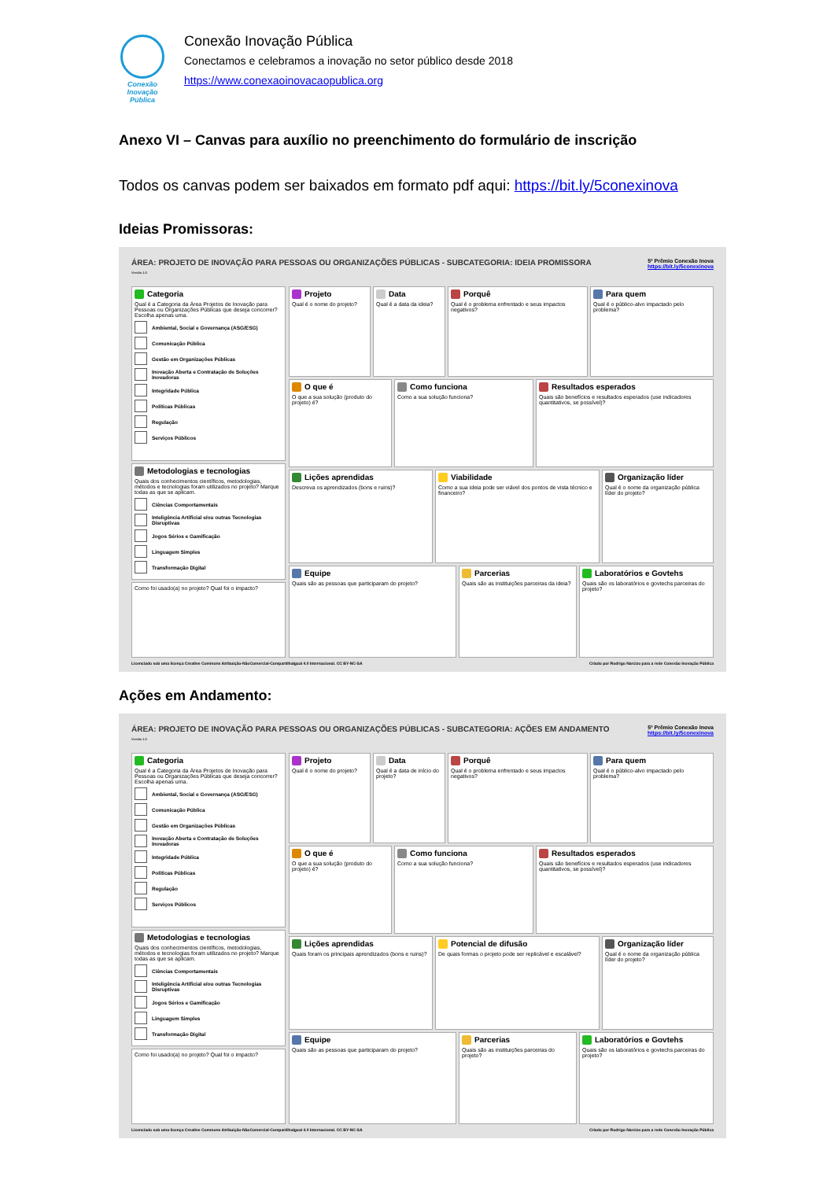Conexão
Inovação Pública
Conexão Inovação Pública
Conectamos e celebramos a inovação no setor público desde 2018
https://www.conexaoinovacaopublica.org
Anexo VI – Canvas para auxílio no preenchimento do formulário de inscrição
Todos os canvas podem ser baixados em formato pdf aqui: https://bit.ly/5conexinova
Ideias Promissoras:
ÁREA: PROJETO DE INOVAÇÃO PARA PESSOAS OU ORGANIZAÇÕES PÚBLICAS - SUBCATEGORIA: IDEIA PROMISSORA
Versão 1.0
5º Prêmio Conexão Inova
https://bit.ly/5conexinova
Categoria
Qual é a Categoria da Área Projetos de Inovação para Pessoas ou Organizações Públicas que deseja concorrer? Escolha apenas uma.
Ambiental, Social e Governança (ASG/ESG)
Comunicação Pública
Gestão em Organizações Públicas
Inovação Aberta e Contratação de Soluções Inovadoras
Integridade Pública
Políticas Públicas
Regulação
Serviços Públicos
Metodologias e tecnologias
Quais dos conhecimentos científicos, metodologias, métodos e tecnologias foram utilizados no projeto? Marque todas as que se aplicam.
Ciências Comportamentais
Inteligência Artificial e/ou outras Tecnologias Disruptivas
Jogos Sérios e Gamificação
Linguagem Simples
Transformação Digital
Como foi usado(a) no projeto? Qual foi o impacto?
Projeto
Qual é o nome do projeto?
Data
Qual é a data da ideia?
Porquê
Qual é o problema enfrentado e seus impactos negativos?
Para quem
Qual é o público-alvo impactado pelo problema?
O que é
O que a sua solução (produto do projeto) é?
Como funciona
Como a sua solução funciona?
Resultados esperados
Quais são benefícios e resultados esperados (use indicadores quantitativos, se possível)?
Lições aprendidas
Descreva os aprendizados (bons e ruins)?
Viabilidade
Como a sua ideia pode ser viável dos pontos de vista técnico e financeiro?
Organização líder
Qual é o nome da organização pública líder do projeto?
Equipe
Quais são as pessoas que participaram do projeto?
Parcerias
Quais são as instituições parceiras da ideia?
Laboratórios e Govtehs
Quais são os laboratórios e govtechs parceiras do projeto?
Licenciado sob uma licença Creative Commons Atribuição-NãoComercial-CompartilhaIgual 4.0 Internacional. CC BY-NC-SA Criado por Rodrigo Narcizo para a rede Conexão Inovação Pública
Ações em Andamento:
ÁREA: PROJETO DE INOVAÇÃO PARA PESSOAS OU ORGANIZAÇÕES PÚBLICAS - SUBCATEGORIA: AÇÕES EM ANDAMENTO
Versão 1.0
5º Prêmio Conexão Inova
https://bit.ly/5conexinova
Categoria
Qual é a Categoria da Área Projetos de Inovação para Pessoas ou Organizações Públicas que deseja concorrer? Escolha apenas uma.
Ambiental, Social e Governança (ASG/ESG)
Comunicação Pública
Gestão em Organizações Públicas
Inovação Aberta e Contratação de Soluções Inovadoras
Integridade Pública
Políticas Públicas
Regulação
Serviços Públicos
Metodologias e tecnologias
Quais dos conhecimentos científicos, metodologias, métodos e tecnologias foram utilizados no projeto? Marque todas as que se aplicam.
Ciências Comportamentais
Inteligência Artificial e/ou outras Tecnologias Disruptivas
Jogos Sérios e Gamificação
Linguagem Simples
Transformação Digital
Como foi usado(a) no projeto? Qual foi o impacto?
Projeto
Qual é o nome do projeto?
Data
Qual é a data de início do projeto?
Porquê
Qual é o problema enfrentado e seus impactos negativos?
Para quem
Qual é o público-alvo impactado pelo problema?
O que é
O que a sua solução (produto do projeto) é?
Como funciona
Como a sua solução funciona?
Resultados esperados
Quais são benefícios e resultados esperados (use indicadores quantitativos, se possível)?
Lições aprendidas
Quais foram os principais aprendizados (bons e ruins)?
Potencial de difusão
De quais formas o projeto pode ser replicável e escalável?
Organização líder
Qual é o nome da organização pública líder do projeto?
Equipe
Quais são as pessoas que participaram do projeto?
Parcerias
Quais são as instituições parceiras do projeto?
Laboratórios e Govtehs
Quais são os laboratórios e govtechs parceiras do projeto?
Licenciado sob uma licença Creative Commons Atribuição-NãoComercial-CompartilhaIgual 4.0 Internacional. CC BY-NC-SA Criado por Rodrigo Narcizo para a rede Conexão Inovação Pública